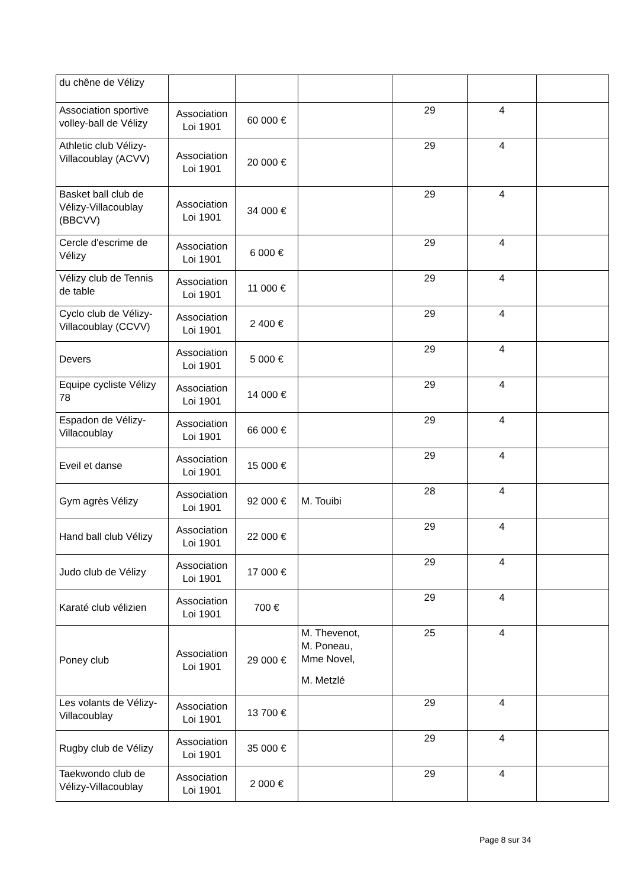| du chêne de Vélizy | | | | | | |
| Association sportive volley-ball de Vélizy | Association Loi 1901 | 60 000 € | | 29 | 4 | |
| Athletic club Vélizy-Villacoublay (ACVV) | Association Loi 1901 | 20 000 € | | 29 | 4 | |
| Basket ball club de Vélizy-Villacoublay (BBCVV) | Association Loi 1901 | 34 000 € | | 29 | 4 | |
| Cercle d'escrime de Vélizy | Association Loi 1901 | 6 000 € | | 29 | 4 | |
| Vélizy club de Tennis de table | Association Loi 1901 | 11 000 € | | 29 | 4 | |
| Cyclo club de Vélizy-Villacoublay (CCVV) | Association Loi 1901 | 2 400 € | | 29 | 4 | |
| Devers | Association Loi 1901 | 5 000 € | | 29 | 4 | |
| Equipe cycliste Vélizy 78 | Association Loi 1901 | 14 000 € | | 29 | 4 | |
| Espadon de Vélizy-Villacoublay | Association Loi 1901 | 66 000 € | | 29 | 4 | |
| Eveil et danse | Association Loi 1901 | 15 000 € | | 29 | 4 | |
| Gym agrès Vélizy | Association Loi 1901 | 92 000 € | M. Touibi | 28 | 4 | |
| Hand ball club Vélizy | Association Loi 1901 | 22 000 € | | 29 | 4 | |
| Judo club de Vélizy | Association Loi 1901 | 17 000 € | | 29 | 4 | |
| Karaté club vélizien | Association Loi 1901 | 700 € | | 29 | 4 | |
| Poney club | Association Loi 1901 | 29 000 € | M. Thevenot, M. Poneau, Mme Novel, M. Metzlé | 25 | 4 | |
| Les volants de Vélizy-Villacoublay | Association Loi 1901 | 13 700 € | | 29 | 4 | |
| Rugby club de Vélizy | Association Loi 1901 | 35 000 € | | 29 | 4 | |
| Taekwondo club de Vélizy-Villacoublay | Association Loi 1901 | 2 000 € | | 29 | 4 | |
Page 8 sur 34